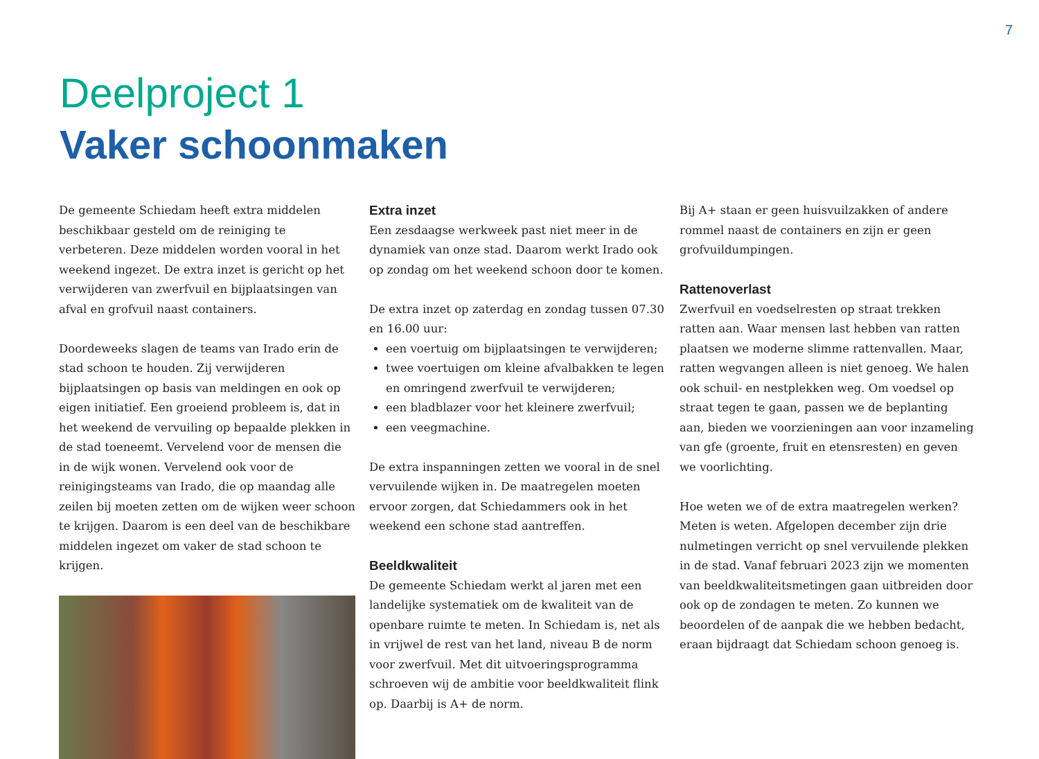7
Deelproject 1
Vaker schoonmaken
De gemeente Schiedam heeft extra middelen beschikbaar gesteld om de reiniging te verbeteren. Deze middelen worden vooral in het weekend ingezet. De extra inzet is gericht op het verwijderen van zwerfvuil en bijplaatsingen van afval en grofvuil naast containers.
Doordeweeks slagen de teams van Irado erin de stad schoon te houden. Zij verwijderen bijplaatsingen op basis van meldingen en ook op eigen initiatief. Een groeiend probleem is, dat in het weekend de vervuiling op bepaalde plekken in de stad toeneemt. Vervelend voor de mensen die in de wijk wonen. Vervelend ook voor de reinigingsteams van Irado, die op maandag alle zeilen bij moeten zetten om de wijken weer schoon te krijgen. Daarom is een deel van de beschikbare middelen ingezet om vaker de stad schoon te krijgen.
Extra inzet
Een zesdaagse werkweek past niet meer in de dynamiek van onze stad. Daarom werkt Irado ook op zondag om het weekend schoon door te komen.
De extra inzet op zaterdag en zondag tussen 07.30 en 16.00 uur:
een voertuig om bijplaatsingen te verwijderen;
twee voertuigen om kleine afvalbakken te legen en omringend zwerfvuil te verwijderen;
een bladblazer voor het kleinere zwerfvuil;
een veegmachine.
De extra inspanningen zetten we vooral in de snel vervuilende wijken in. De maatregelen moeten ervoor zorgen, dat Schiedammers ook in het weekend een schone stad aantreffen.
Beeldkwaliteit
De gemeente Schiedam werkt al jaren met een landelijke systematiek om de kwaliteit van de openbare ruimte te meten. In Schiedam is, net als in vrijwel de rest van het land, niveau B de norm voor zwerfvuil. Met dit uitvoeringsprogramma schroeven wij de ambitie voor beeldkwaliteit flink op. Daarbij is A+ de norm.
Bij A+ staan er geen huisvuilzakken of andere rommel naast de containers en zijn er geen grofvuildumpingen.
Rattenoverlast
Zwerfvuil en voedselresten op straat trekken ratten aan. Waar mensen last hebben van ratten plaatsen we moderne slimme rattenvallen. Maar, ratten wegvangen alleen is niet genoeg. We halen ook schuil- en nestplekken weg. Om voedsel op straat tegen te gaan, passen we de beplanting aan, bieden we voorzieningen aan voor inzameling van gfe (groente, fruit en etensresten) en geven we voorlichting.
Hoe weten we of de extra maatregelen werken? Meten is weten. Afgelopen december zijn drie nulmetingen verricht op snel vervuilende plekken in de stad. Vanaf februari 2023 zijn we momenten van beeldkwaliteitsmetingen gaan uitbreiden door ook op de zondagen te meten. Zo kunnen we beoordelen of de aanpak die we hebben bedacht, eraan bijdraagt dat Schiedam schoon genoeg is.